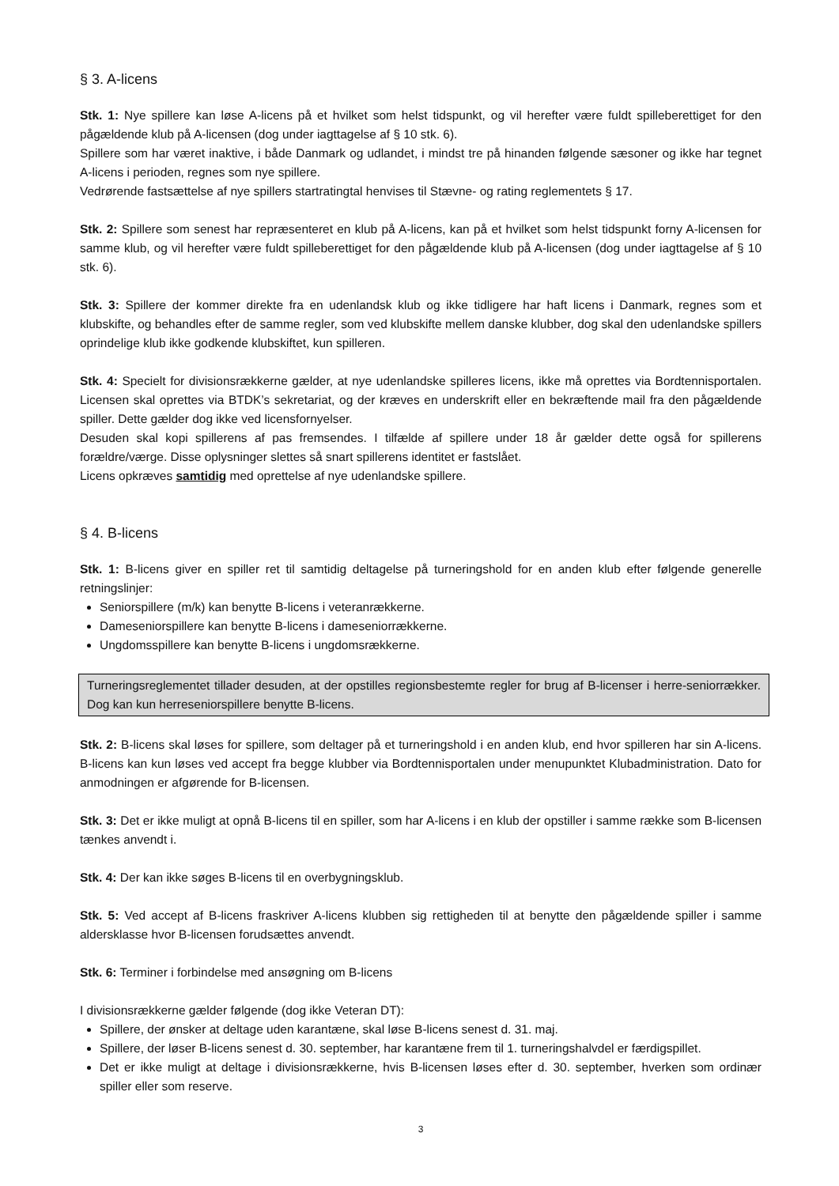§ 3. A-licens
Stk. 1: Nye spillere kan løse A-licens på et hvilket som helst tidspunkt, og vil herefter være fuldt spilleberettiget for den pågældende klub på A-licensen (dog under iagttagelse af § 10 stk. 6).
Spillere som har været inaktive, i både Danmark og udlandet, i mindst tre på hinanden følgende sæsoner og ikke har tegnet A-licens i perioden, regnes som nye spillere.
Vedrørende fastsættelse af nye spillers startratingtal henvises til Stævne- og rating reglementets § 17.
Stk. 2: Spillere som senest har repræsenteret en klub på A-licens, kan på et hvilket som helst tidspunkt forny A-licensen for samme klub, og vil herefter være fuldt spilleberettiget for den pågældende klub på A-licensen (dog under iagttagelse af § 10 stk. 6).
Stk. 3: Spillere der kommer direkte fra en udenlandsk klub og ikke tidligere har haft licens i Danmark, regnes som et klubskifte, og behandles efter de samme regler, som ved klubskifte mellem danske klubber, dog skal den udenlandske spillers oprindelige klub ikke godkende klubskiftet, kun spilleren.
Stk. 4: Specielt for divisionsrækkerne gælder, at nye udenlandske spilleres licens, ikke må oprettes via Bordtennisportalen. Licensen skal oprettes via BTDK’s sekretariat, og der kræves en underskrift eller en bekræftende mail fra den pågældende spiller. Dette gælder dog ikke ved licensfornyelser.
Desuden skal kopi spillerens af pas fremsendes. I tilfælde af spillere under 18 år gælder dette også for spillerens forældre/værge. Disse oplysninger slettes så snart spillerens identitet er fastslået.
Licens opkræves samtidig med oprettelse af nye udenlandske spillere.
§ 4. B-licens
Stk. 1: B-licens giver en spiller ret til samtidig deltagelse på turneringshold for en anden klub efter følgende generelle retningslinjer:
Seniorspillere (m/k) kan benytte B-licens i veteranrækkerne.
Dameseniorspillere kan benytte B-licens i dameseniorrækkerne.
Ungdomsspillere kan benytte B-licens i ungdomsrækkerne.
Turneringsreglementet tillader desuden, at der opstilles regionsbestemte regler for brug af B-licenser i herre-seniorrækker. Dog kan kun herreseniorspillere benytte B-licens.
Stk. 2: B-licens skal løses for spillere, som deltager på et turneringshold i en anden klub, end hvor spilleren har sin A-licens. B-licens kan kun løses ved accept fra begge klubber via Bordtennisportalen under menupunktet Klubadministration. Dato for anmodningen er afgørende for B-licensen.
Stk. 3: Det er ikke muligt at opnå B-licens til en spiller, som har A-licens i en klub der opstiller i samme række som B-licensen tænkes anvendt i.
Stk. 4: Der kan ikke søges B-licens til en overbygningsklub.
Stk. 5: Ved accept af B-licens fraskriver A-licens klubben sig rettigheden til at benytte den pågældende spiller i samme aldersklasse hvor B-licensen forudsættes anvendt.
Stk. 6: Terminer i forbindelse med ansøgning om B-licens
I divisionsrækkerne gælder følgende (dog ikke Veteran DT):
Spillere, der ønsker at deltage uden karantæne, skal løse B-licens senest d. 31. maj.
Spillere, der løser B-licens senest d. 30. september, har karantæne frem til 1. turneringshalvdel er færdigspillet.
Det er ikke muligt at deltage i divisionsrækkerne, hvis B-licensen løses efter d. 30. september, hverken som ordinær spiller eller som reserve.
3